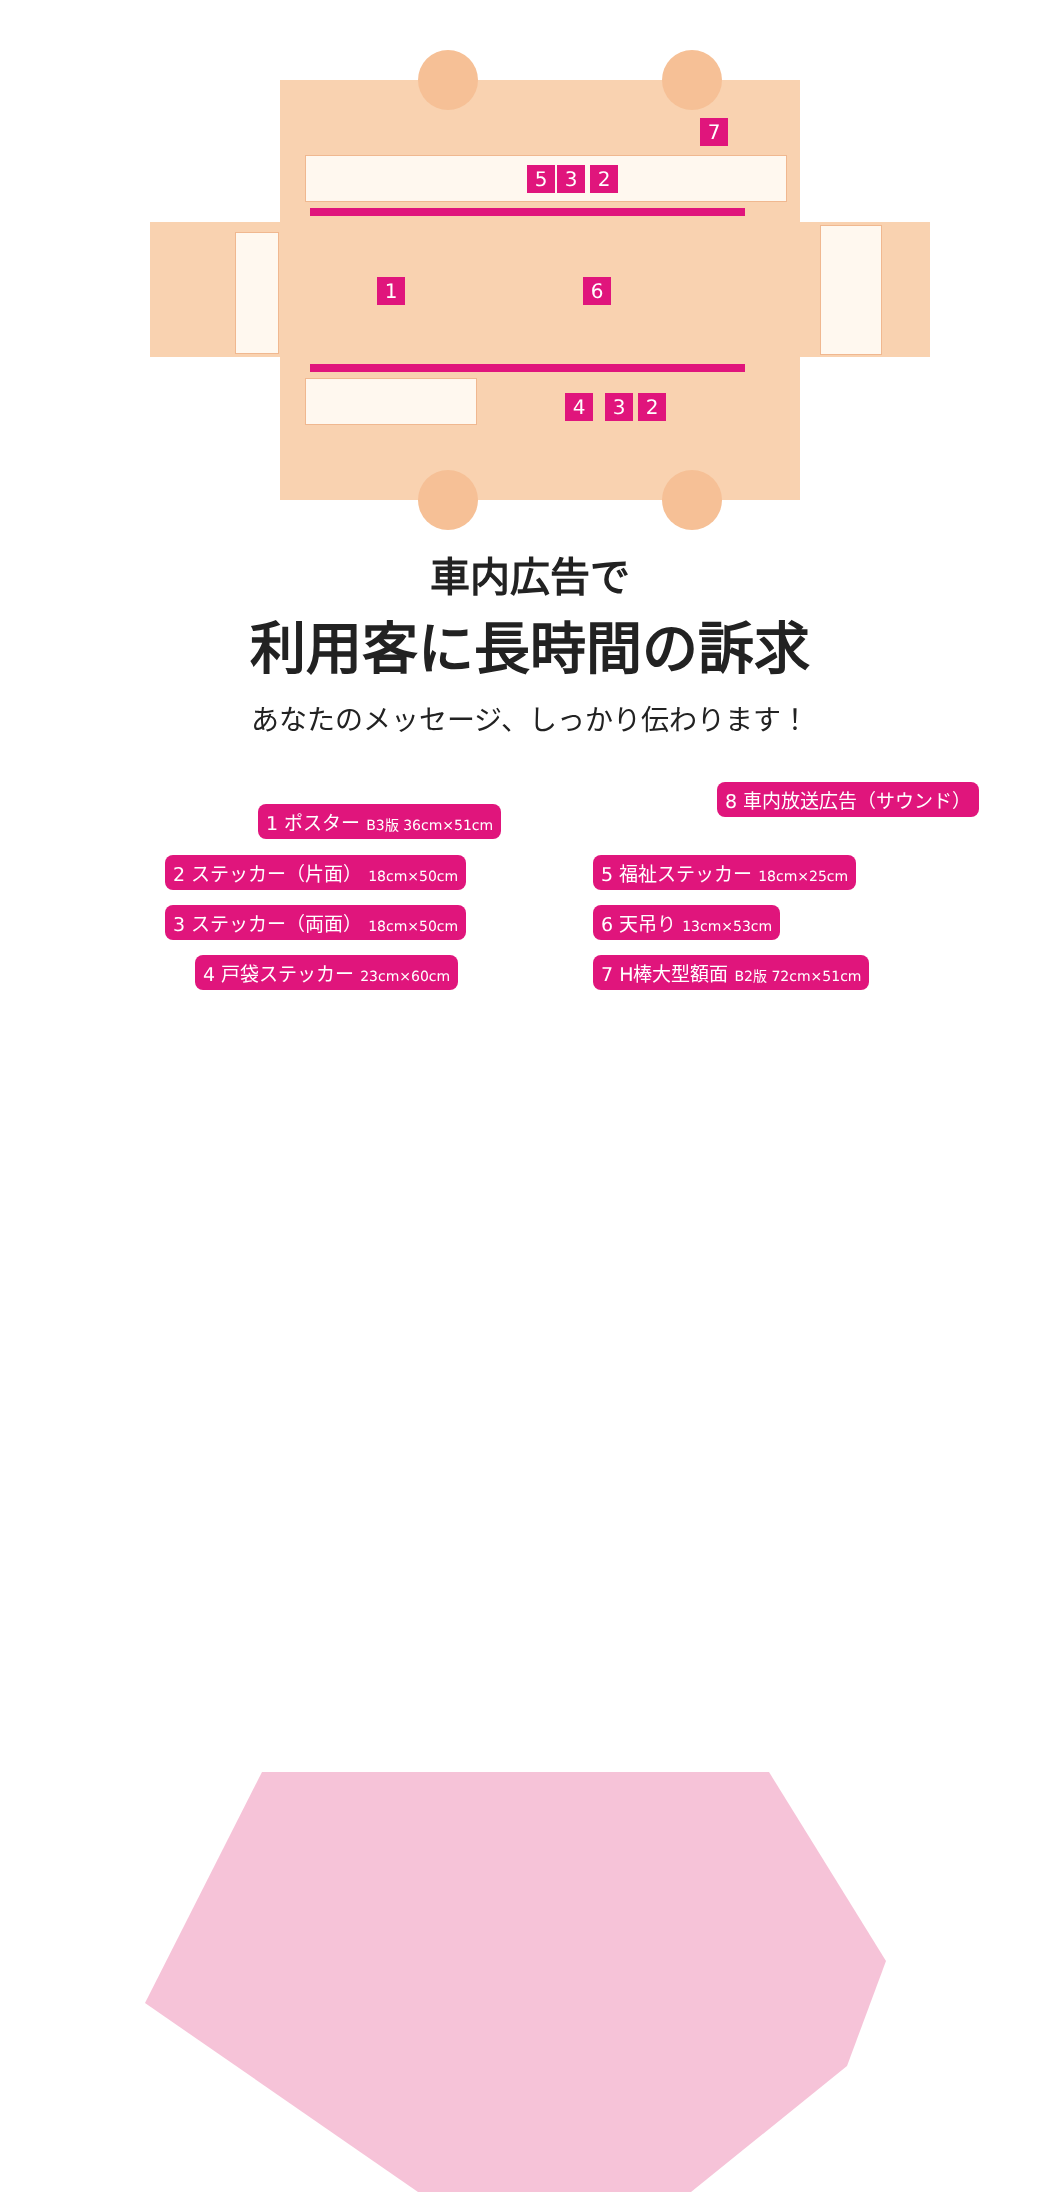7
5 3 2
1 6
4 3 2
車内広告で
利用客に長時間の訴求
あなたのメッセージ、しっかり伝わります！
8 車内放送広告（サウンド）
1 ポスター B3版 36cm×51cm
2 ステッカー（片面） 18cm×50cm 5 福祉ステッカー 18cm×25cm
3 ステッカー（両面） 18cm×50cm 6 天吊り 13cm×53cm
4 戸袋ステッカー 23cm×60cm 7 H棒大型額面 B2版 72cm×51cm